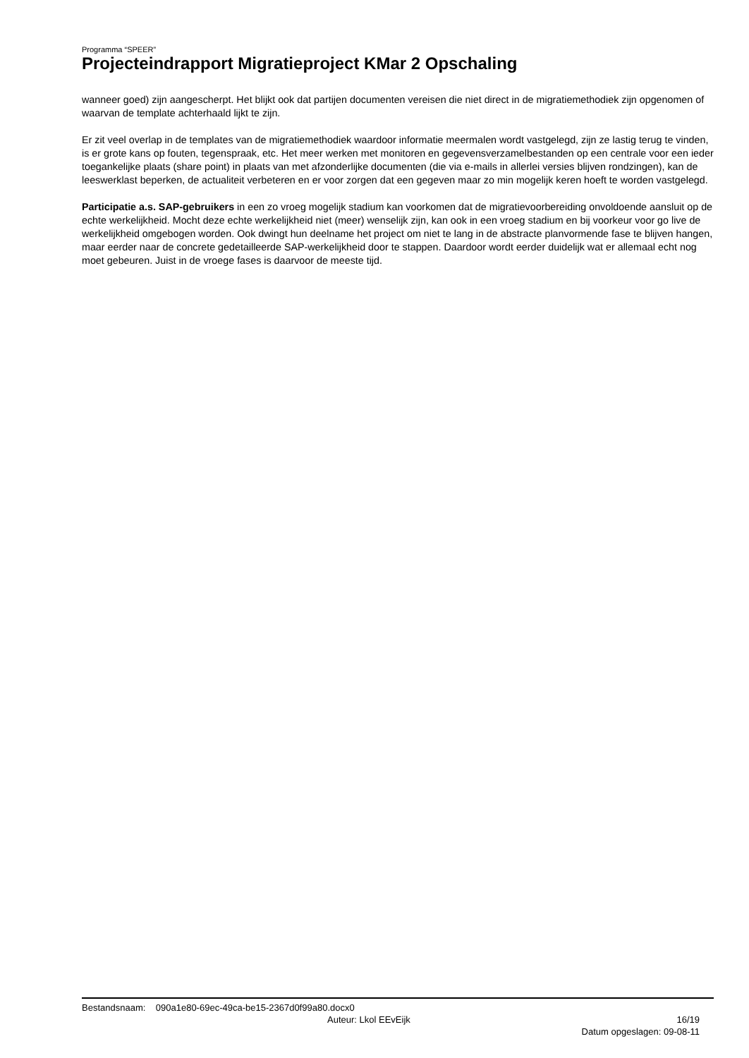Programma “SPEER”
Projecteindrapport Migratieproject KMar 2 Opschaling
wanneer goed) zijn aangescherpt. Het blijkt ook dat partijen documenten vereisen die niet direct in de migratiemethodiek zijn opgenomen of waarvan de template achterhaald lijkt te zijn.
Er zit veel overlap in de templates van de migratiemethodiek waardoor informatie meermalen wordt vastgelegd, zijn ze lastig terug te vinden, is er grote kans op fouten, tegenspraak, etc. Het meer werken met monitoren en gegevensverzamelbestanden op een centrale voor een ieder toegankelijke plaats (share point) in plaats van met afzonderlijke documenten (die via e-mails in allerlei versies blijven rondzingen), kan de leeswerklast beperken, de actualiteit verbeteren en er voor zorgen dat een gegeven maar zo min mogelijk keren hoeft te worden vastgelegd.
Participatie a.s. SAP-gebruikers in een zo vroeg mogelijk stadium kan voorkomen dat de migratievoorbereiding onvoldoende aansluit op de echte werkelijkheid. Mocht deze echte werkelijkheid niet (meer) wenselijk zijn, kan ook in een vroeg stadium en bij voorkeur voor go live de werkelijkheid omgebogen worden. Ook dwingt hun deelname het project om niet te lang in de abstracte planvormende fase te blijven hangen, maar eerder naar de concrete gedetailleerde SAP-werkelijkheid door te stappen. Daardoor wordt eerder duidelijk wat er allemaal echt nog moet gebeuren. Juist in de vroege fases is daarvoor de meeste tijd.
Bestandsnaam: 090a1e80-69ec-49ca-be15-2367d0f99a80.docx0
Auteur: Lkol EEvEijk 16/19
Datum opgeslagen: 09-08-11